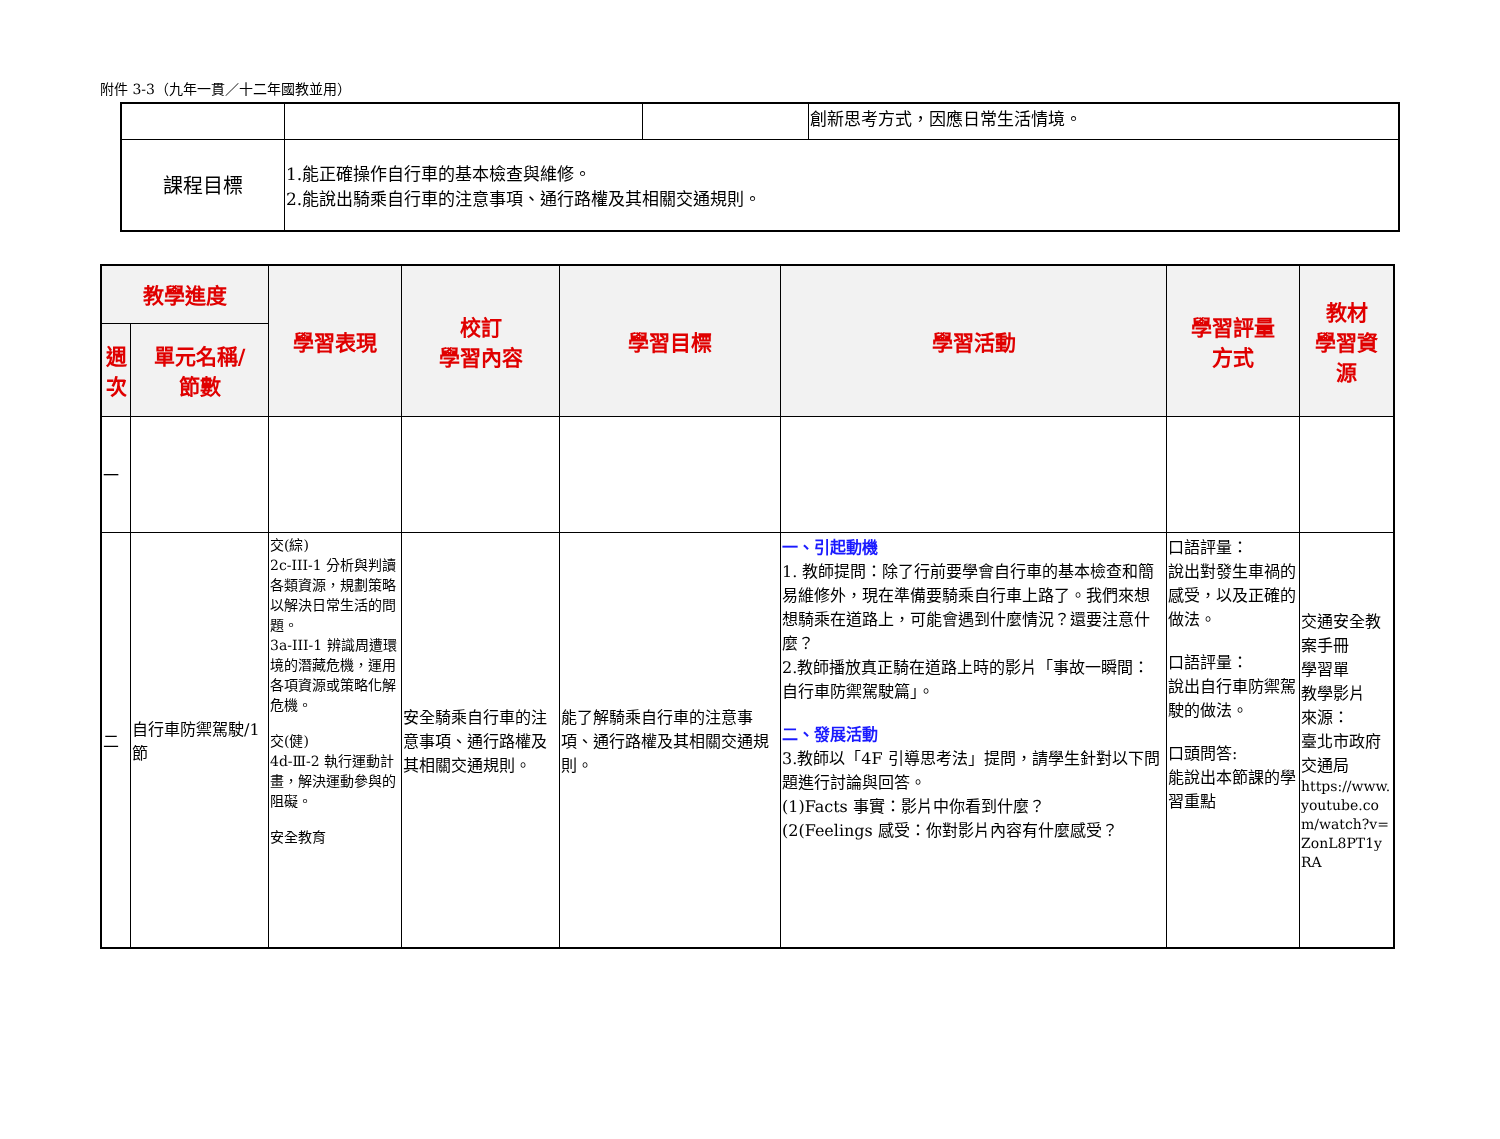附件 3-3（九年一貫／十二年國教並用）
| | | | 創新思考方式，因應日常生活情境。 |
| 課程目標 | 1.能正確操作自行車的基本檢查與維修。 2.能說出騎乘自行車的注意事項、通行路權及其相關交通規則。 | | |
| 教學進度 | | 學習表現 | 校訂 學習內容 | 學習目標 | 學習活動 | 學習評量 方式 | 教材 學習資 源 |
| --- | --- | --- | --- | --- | --- | --- | --- |
| 週 次 | 單元名稱/ 節數 | | | | | | |
| 一 | | | | | | | |
| 二 | 自行車防禦駕駛/1 節 | 交(綜) 2c-III-1 分析與判讀各類資源，規劃策略以解決日常生活的問題。 3a-III-1 辨識周遭環境的潛藏危機，運用各項資源或策略化解危機。 交(健) 4d-Ⅲ-2 執行運動計畫，解決運動參與的阻礙。 安全教育 | 安全騎乘自行車的注意事項、通行路權及其相關交通規則。 | 能了解騎乘自行車的注意事項、通行路權及其相關交通規則。 | 一、引起動機 1. 教師提問：除了行前要學會自行車的基本檢查和簡易維修外，現在準備要騎乘自行車上路了。我們來想想騎乘在道路上，可能會遇到什麼情況？還要注意什麼？ 2.教師播放真正騎在道路上時的影片「事故一瞬間：自行車防禦駕駛篇」。 二、發展活動 3.教師以「4F 引導思考法」提問，請學生針對以下問題進行討論與回答。 (1)Facts 事實：影片中你看到什麼？ (2(Feelings 感受：你對影片內容有什麼感受？ | 口語評量： 說出對發生車禍的感受，以及正確的做法。 口語評量： 說出自行車防禦駕駛的做法。 口頭問答: 能說出本節課的學習重點 | 交通安全教案手冊 學習單 教學影片 來源： 臺北市政府交通局 https://www.youtube.com/watch?v=ZonL8PT1yRA |